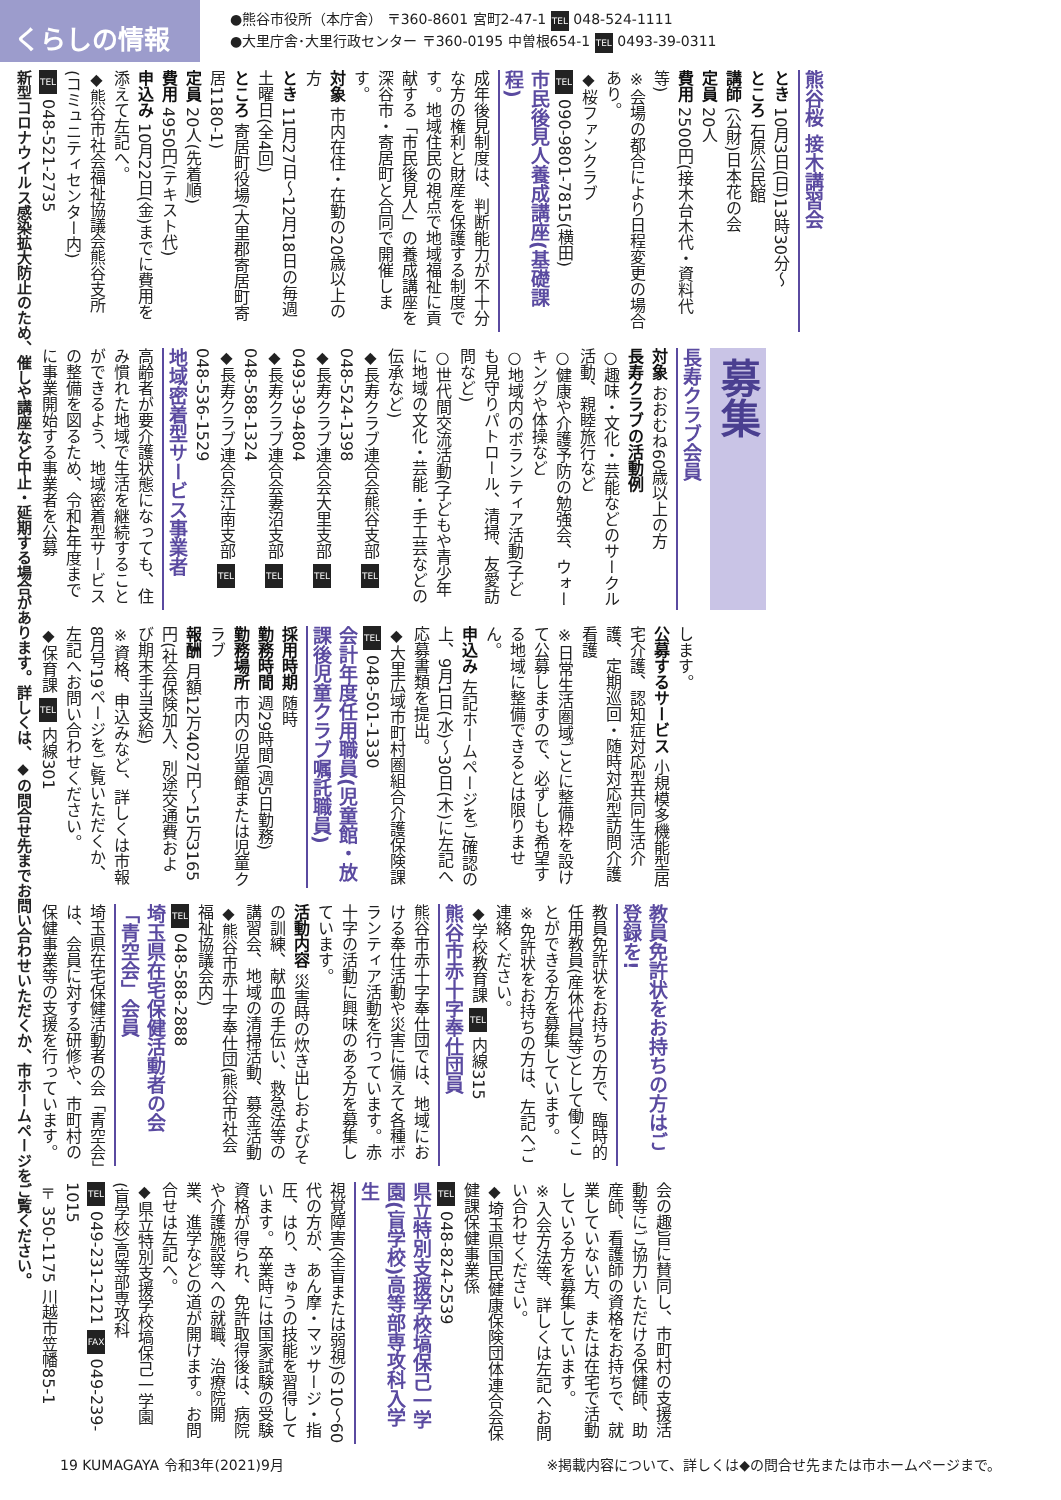くらしの情報
●熊谷市役所（本庁舎） 〒360-8601 宮町2-47-1 TEL 048-524-1111
●大里庁舎･大里行政センター 〒360-0195 中曽根654-1 TEL 0493-39-0311
熊谷桜 接木講習会
とき 10月3日(日)13時30分～
ところ 石原公民館
講師 (公財)日本花の会
定員 20人
費用 2500円(接木台木代・資料代等)
※会場の都合により日程変更の場合あり。
◆桜ファンクラブ
TEL 090-9801-7815(横田)
市民後見人養成講座(基礎課程)
成年後見制度は、判断能力が不十分な方の権利と財産を保護する制度です。地域住民の視点で地域福祉に貢献する「市民後見人」の養成講座を深谷市・寄居町と合同で開催します。
対象 市内在住・在勤の20歳以上の方
とき 11月27日～12月18日の毎週土曜日(全4回)
ところ 寄居町役場(大里郡寄居町寄居1180-1)
定員 20人(先着順)
費用 4950円(テキスト代)
申込み 10月22日(金)までに費用を添えて左記へ。
◆熊谷市社会福祉協議会熊谷支所(コミュニティセンター内)
TEL 048-521-2735
募集
長寿クラブ会員
対象 おおむね60歳以上の方
長寿クラブの活動例
○趣味・文化・芸能などのサークル活動、親睦旅行など
○健康や介護予防の勉強会、ウォーキングや体操など
○地域内のボランティア活動(子ども見守りパトロール、清掃、友愛訪問など)
○世代間交流活動(子どもや青少年に地域の文化・芸能・手工芸などの伝承など)
◆長寿クラブ連合会熊谷支部 TEL 048-524-1398
◆長寿クラブ連合会大里支部 TEL 0493-39-4804
◆長寿クラブ連合会妻沼支部 TEL 048-588-1324
◆長寿クラブ連合会江南支部 TEL 048-536-1529
地域密着型サービス事業者
高齢者が要介護状態になっても、住み慣れた地域で生活を継続することができるよう、地域密着型サービスの整備を図るため、令和4年度までに事業開始する事業者を公募
します。
公募するサービス 小規模多機能型居宅介護、認知症対応型共同生活介護、定期巡回・随時対応型訪問介護看護
※日常生活圏域ごとに整備枠を設けて公募しますので、必ずしも希望する地域に整備できるとは限りません。
申込み 左記ホームページをご確認の上、9月1日(水)～30日(木)に左記へ応募書類を提出。
◆大里広域市町村圏組合介護保険課
TEL 048-501-1330
会計年度任用職員(児童館・放課後児童クラブ嘱託職員)
採用時期 随時
勤務時間 週29時間(週5日勤務)
勤務場所 市内の児童館または児童クラブ
報酬 月額12万4027円～15万3165円(社会保険加入、別途交通費および期末手当支給)
※資格、申込みなど、詳しくは市報8月号19ページをご覧いただくか、左記へお問い合わせください。
◆保育課 TEL 内線301
教員免許状をお持ちの方はご登録を!
教員免許状をお持ちの方で、臨時的任用教員(産休代員等)として働くことができる方を募集しています。
※免許状をお持ちの方は、左記へご連絡ください。
◆学校教育課 TEL 内線315
熊谷市赤十字奉仕団員
熊谷市赤十字奉仕団では、地域における奉仕活動や災害に備えて各種ボランティア活動を行っています。赤十字の活動に興味のある方を募集しています。
活動内容 災害時の炊き出しおよびその訓練、献血の手伝い、救急法等の講習会、地域の清掃活動、募金活動
◆熊谷市赤十字奉仕団(熊谷市社会福祉協議会内)
TEL 048-588-2888
埼玉県在宅保健活動者の会「青空会」会員
埼玉県在宅保健活動者の会「青空会」は、会員に対する研修や、市町村の保健事業等の支援を行っています。
会の趣旨に賛同し、市町村の支援活動等にご協力いただける保健師、助産師、看護師の資格をお持ちで、就業していない方、または在宅で活動している方を募集しています。
※入会方法等、詳しくは左記へお問い合わせください。
◆埼玉県国民健康保険団体連合会保健課保健事業係
TEL 048-824-2539
県立特別支援学校塙保己一学園(盲学校)高等部専攻科入学生
視覚障害(全盲または弱視)の10～60代の方が、あん摩・マッサージ・指圧、はり、きゅうの技能を習得しています。卒業時には国家試験の受験資格が得られ、免許取得後は、病院や介護施設等への就職、治療院開業、進学などの道が開けます。お問合せは左記へ。
◆県立特別支援学校塙保己一学園(盲学校)高等部専攻科
TEL 049-231-2121 FAX 049-239-1015
〒350-1175 川越市笠幡85-1
新型コロナウイルス感染拡大防止のため、催しや講座など中止・延期する場合があります。詳しくは、◆の問合せ先までお問い合わせいただくか、市ホームページをご覧ください。
19 KUMAGAYA 令和3年(2021)9月 ※掲載内容について、詳しくは◆の問合せ先または市ホームページまで。